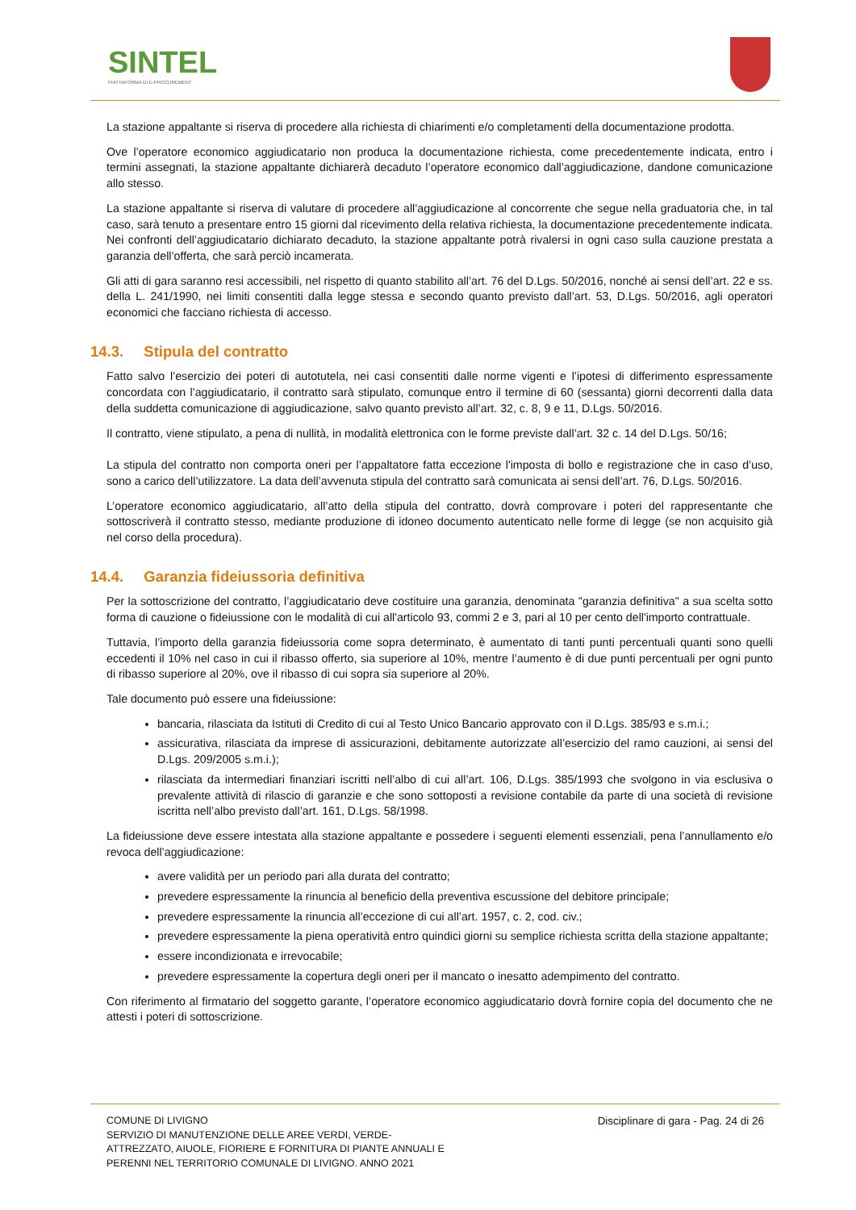SINTEL
PIATTAFORMA DI E-PROCUREMENT
La stazione appaltante si riserva di procedere alla richiesta di chiarimenti e/o completamenti della documentazione prodotta.
Ove l’operatore economico aggiudicatario non produca la documentazione richiesta, come precedentemente indicata, entro i termini assegnati, la stazione appaltante dichiarerà decaduto l’operatore economico dall’aggiudicazione, dandone comunicazione allo stesso.
La stazione appaltante si riserva di valutare di procedere all’aggiudicazione al concorrente che segue nella graduatoria che, in tal caso, sarà tenuto a presentare entro 15 giorni dal ricevimento della relativa richiesta, la documentazione precedentemente indicata. Nei confronti dell’aggiudicatario dichiarato decaduto, la stazione appaltante potrà rivalersi in ogni caso sulla cauzione prestata a garanzia dell’offerta, che sarà perciò incamerata.
Gli atti di gara saranno resi accessibili, nel rispetto di quanto stabilito all’art. 76 del D.Lgs. 50/2016, nonché ai sensi dell’art. 22 e ss. della L. 241/1990, nei limiti consentiti dalla legge stessa e secondo quanto previsto dall’art. 53, D.Lgs. 50/2016, agli operatori economici che facciano richiesta di accesso.
14.3. Stipula del contratto
Fatto salvo l’esercizio dei poteri di autotutela, nei casi consentiti dalle norme vigenti e l’ipotesi di differimento espressamente concordata con l’aggiudicatario, il contratto sarà stipulato, comunque entro il termine di 60 (sessanta) giorni decorrenti dalla data della suddetta comunicazione di aggiudicazione, salvo quanto previsto all’art. 32, c. 8, 9 e 11, D.Lgs. 50/2016.
Il contratto, viene stipulato, a pena di nullità, in modalità elettronica con le forme previste dall’art. 32 c. 14 del D.Lgs. 50/16;
La stipula del contratto non comporta oneri per l’appaltatore fatta eccezione l'imposta di bollo e registrazione che in caso d’uso, sono a carico dell’utilizzatore. La data dell’avvenuta stipula del contratto sarà comunicata ai sensi dell’art. 76, D.Lgs. 50/2016.
L’operatore economico aggiudicatario, all’atto della stipula del contratto, dovrà comprovare i poteri del rappresentante che sottoscriverà il contratto stesso, mediante produzione di idoneo documento autenticato nelle forme di legge (se non acquisito già nel corso della procedura).
14.4. Garanzia fideiussoria definitiva
Per la sottoscrizione del contratto, l’aggiudicatario deve costituire una garanzia, denominata "garanzia definitiva" a sua scelta sotto forma di cauzione o fideiussione con le modalità di cui all'articolo 93, commi 2 e 3, pari al 10 per cento dell'importo contrattuale.
Tuttavia, l’importo della garanzia fideiussoria come sopra determinato, è aumentato di tanti punti percentuali quanti sono quelli eccedenti il 10% nel caso in cui il ribasso offerto, sia superiore al 10%, mentre l’aumento è di due punti percentuali per ogni punto di ribasso superiore al 20%, ove il ribasso di cui sopra sia superiore al 20%.
Tale documento può essere una fideiussione:
bancaria, rilasciata da Istituti di Credito di cui al Testo Unico Bancario approvato con il D.Lgs. 385/93 e s.m.i.;
assicurativa, rilasciata da imprese di assicurazioni, debitamente autorizzate all’esercizio del ramo cauzioni, ai sensi del D.Lgs. 209/2005 s.m.i.);
rilasciata da intermediari finanziari iscritti nell’albo di cui all’art. 106, D.Lgs. 385/1993 che svolgono in via esclusiva o prevalente attività di rilascio di garanzie e che sono sottoposti a revisione contabile da parte di una società di revisione iscritta nell’albo previsto dall’art. 161, D.Lgs. 58/1998.
La fideiussione deve essere intestata alla stazione appaltante e possedere i seguenti elementi essenziali, pena l’annullamento e/o revoca dell’aggiudicazione:
avere validità per un periodo pari alla durata del contratto;
prevedere espressamente la rinuncia al beneficio della preventiva escussione del debitore principale;
prevedere espressamente la rinuncia all’eccezione di cui all’art. 1957, c. 2, cod. civ.;
prevedere espressamente la piena operatività entro quindici giorni su semplice richiesta scritta della stazione appaltante;
essere incondizionata e irrevocabile;
prevedere espressamente la copertura degli oneri per il mancato o inesatto adempimento del contratto.
Con riferimento al firmatario del soggetto garante, l’operatore economico aggiudicatario dovrà fornire copia del documento che ne attesti i poteri di sottoscrizione.
COMUNE DI LIVIGNO
SERVIZIO DI MANUTENZIONE DELLE AREE VERDI, VERDE-
ATTREZZATO, AIUOLE, FIORIERE E FORNITURA DI PIANTE ANNUALI E
PERENNI NEL TERRITORIO COMUNALE DI LIVIGNO. ANNO 2021
Disciplinare di gara - Pag. 24 di 26